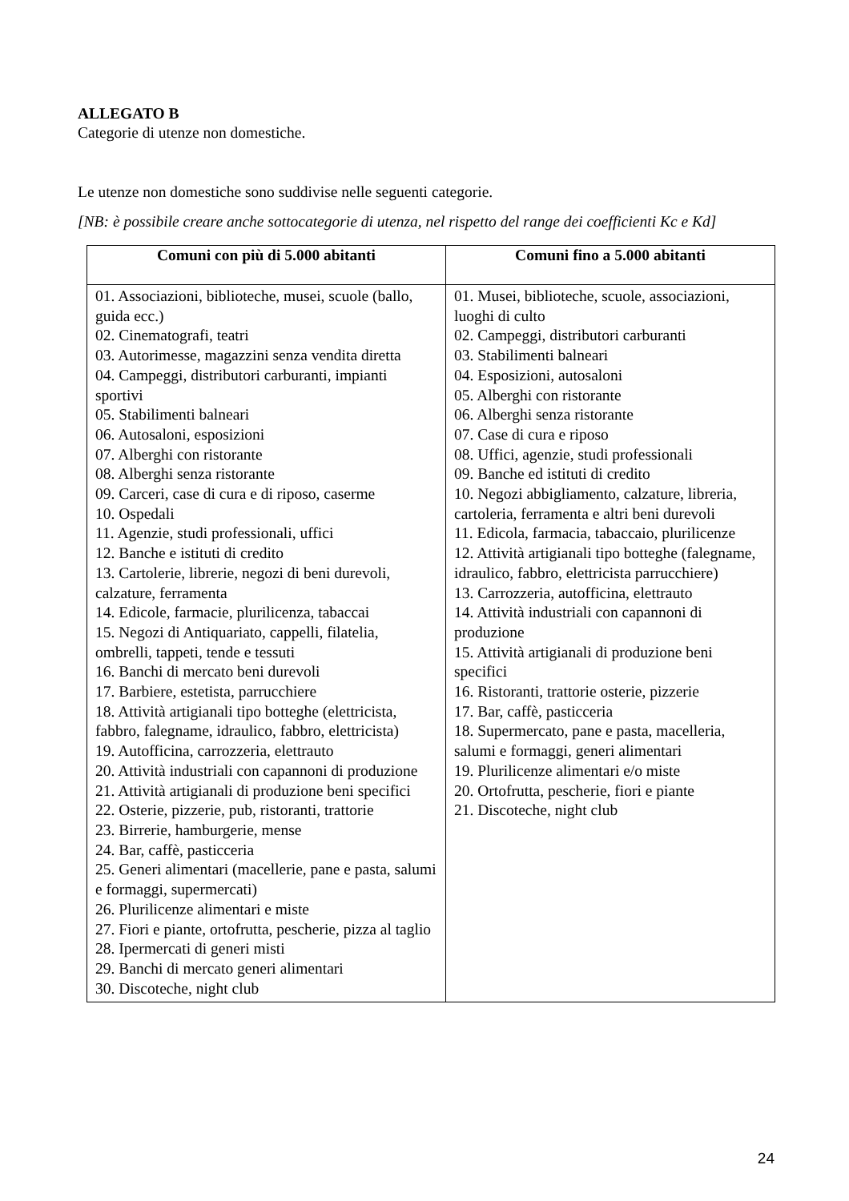ALLEGATO B
Categorie di utenze non domestiche.
Le utenze non domestiche sono suddivise nelle seguenti categorie.
[NB: è possibile creare anche sottocategorie di utenza, nel rispetto del range dei coefficienti Kc e Kd]
| Comuni con più di 5.000 abitanti | Comuni fino a 5.000 abitanti |
| --- | --- |
| 01. Associazioni, biblioteche, musei, scuole (ballo, guida ecc.) 02. Cinematografi, teatri 03. Autorimesse, magazzini senza vendita diretta 04. Campeggi, distributori carburanti, impianti sportivi 05. Stabilimenti balneari 06. Autosaloni, esposizioni 07. Alberghi con ristorante 08. Alberghi senza ristorante 09. Carceri, case di cura e di riposo, caserme 10. Ospedali 11. Agenzie, studi professionali, uffici 12. Banche e istituti di credito 13. Cartolerie, librerie, negozi di beni durevoli, calzature, ferramenta 14. Edicole, farmacie, plurilicenza, tabaccai 15. Negozi di Antiquariato, cappelli, filatelia, ombrelli, tappeti, tende e tessuti 16. Banchi di mercato beni durevoli 17. Barbiere, estetista, parrucchiere 18. Attività artigianali tipo botteghe (elettricista, fabbro, falegname, idraulico, fabbro, elettricista) 19. Autofficina, carrozzeria, elettrauto 20. Attività industriali con capannoni di produzione 21. Attività artigianali di produzione beni specifici 22. Osterie, pizzerie, pub, ristoranti, trattorie 23. Birrerie, hamburgerie, mense 24. Bar, caffè, pasticceria 25. Generi alimentari (macellerie, pane e pasta, salumi e formaggi, supermercati) 26. Plurilicenze alimentari e miste 27. Fiori e piante, ortofrutta, pescherie, pizza al taglio 28. Ipermercati di generi misti 29. Banchi di mercato generi alimentari 30. Discoteche, night club | 01. Musei, biblioteche, scuole, associazioni, luoghi di culto 02. Campeggi, distributori carburanti 03. Stabilimenti balneari 04. Esposizioni, autosaloni 05. Alberghi con ristorante 06. Alberghi senza ristorante 07. Case di cura e riposo 08. Uffici, agenzie, studi professionali 09. Banche ed istituti di credito 10. Negozi abbigliamento, calzature, libreria, cartoleria, ferramenta e altri beni durevoli 11. Edicola, farmacia, tabaccaio, plurilicenze 12. Attività artigianali tipo botteghe (falegname, idraulico, fabbro, elettricista parrucchiere) 13. Carrozzeria, autofficina, elettrauto 14. Attività industriali con capannoni di produzione 15. Attività artigianali di produzione beni specifici 16. Ristoranti, trattorie osterie, pizzerie 17. Bar, caffè, pasticceria 18. Supermercato, pane e pasta, macelleria, salumi e formaggi, generi alimentari 19. Plurilicenze alimentari e/o miste 20. Ortofrutta, pescherie, fiori e piante 21. Discoteche, night club |
24